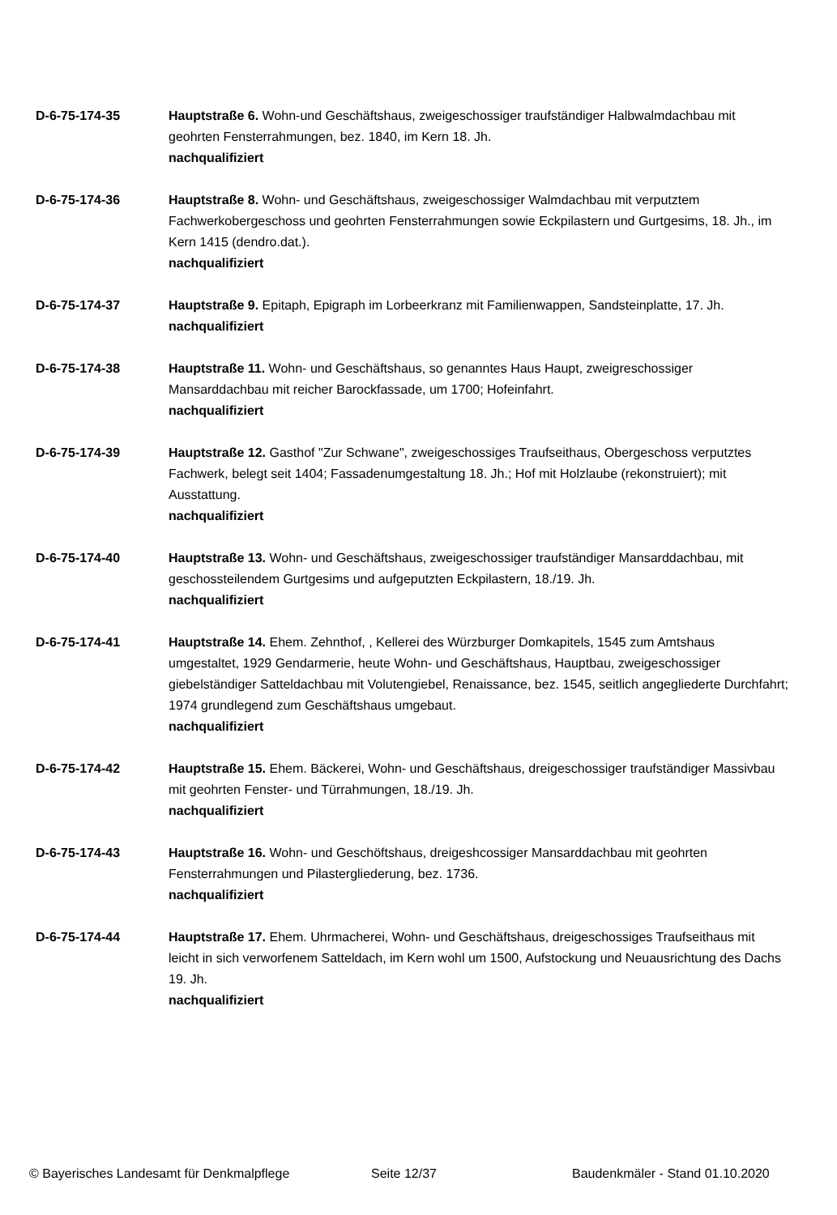D-6-75-174-35 Hauptstraße 6. Wohn-und Geschäftshaus, zweigeschossiger traufständiger Halbwalmdachbau mit geohrten Fensterrahmungen, bez. 1840, im Kern 18. Jh.
nachqualifiziert
D-6-75-174-36 Hauptstraße 8. Wohn- und Geschäftshaus, zweigeschossiger Walmdachbau mit verputztem Fachwerkobergeschoss und geohrten Fensterrahmungen sowie Eckpilastern und Gurtgesims, 18. Jh., im Kern 1415 (dendro.dat.).
nachqualifiziert
D-6-75-174-37 Hauptstraße 9. Epitaph, Epigraph im Lorbeerkranz mit Familienwappen, Sandsteinplatte, 17. Jh.
nachqualifiziert
D-6-75-174-38 Hauptstraße 11. Wohn- und Geschäftshaus, so genanntes Haus Haupt, zweigreschossiger Mansarddachbau mit reicher Barockfassade, um 1700; Hofeinfahrt.
nachqualifiziert
D-6-75-174-39 Hauptstraße 12. Gasthof "Zur Schwane", zweigeschossiges Traufseithaus, Obergeschoss verputztes Fachwerk, belegt seit 1404; Fassadenumgestaltung 18. Jh.; Hof mit Holzlaube (rekonstruiert); mit Ausstattung.
nachqualifiziert
D-6-75-174-40 Hauptstraße 13. Wohn- und Geschäftshaus, zweigeschossiger traufständiger Mansarddachbau, mit geschossteilendem Gurtgesims und aufgeputzten Eckpilastern, 18./19. Jh.
nachqualifiziert
D-6-75-174-41 Hauptstraße 14. Ehem. Zehnthof, , Kellerei des Würzburger Domkapitels, 1545 zum Amtshaus umgestaltet, 1929 Gendarmerie, heute Wohn- und Geschäftshaus, Hauptbau, zweigeschossiger giebelständiger Satteldachbau mit Volutengiebel, Renaissance, bez. 1545, seitlich angegliederte Durchfahrt; 1974 grundlegend zum Geschäftshaus umgebaut.
nachqualifiziert
D-6-75-174-42 Hauptstraße 15. Ehem. Bäckerei, Wohn- und Geschäftshaus, dreigeschossiger traufständiger Massivbau mit geohrten Fenster- und Türrahmungen, 18./19. Jh.
nachqualifiziert
D-6-75-174-43 Hauptstraße 16. Wohn- und Geschöftshaus, dreigeshcossiger Mansarddachbau mit geohrten Fensterrahmungen und Pilastergliederung, bez. 1736.
nachqualifiziert
D-6-75-174-44 Hauptstraße 17. Ehem. Uhrmacherei, Wohn- und Geschäftshaus, dreigeschossiges Traufseithaus mit leicht in sich verworfenem Satteldach, im Kern wohl um 1500, Aufstockung und Neuausrichtung des Dachs 19. Jh.
nachqualifiziert
© Bayerisches Landesamt für Denkmalpflege Seite 12/37 Baudenkmäler - Stand 01.10.2020